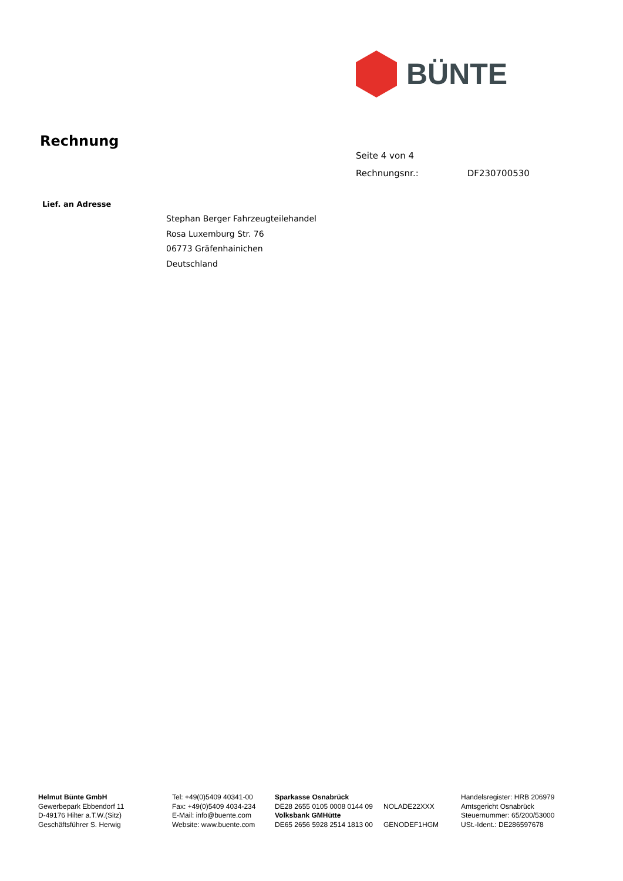BÜNTE
Rechnung
Seite 4 von 4
Rechnungsnr.: DF230700530
Lief. an Adresse
Stephan Berger Fahrzeugteilehandel
Rosa Luxemburg Str. 76
06773 Gräfenhainichen
Deutschland
Helmut Bünte GmbH
Gewerbepark Ebbendorf 11
D-49176 Hilter a.T.W.(Sitz)
Geschäftsführer S. Herwig
Tel: +49(0)5409 40341-00
Fax: +49(0)5409 4034-234
E-Mail: info@buente.com
Website: www.buente.com
Sparkasse Osnabrück
DE28 2655 0105 0008 0144 09
Volksbank GMHütte
DE65 2656 5928 2514 1813 00
NOLADE22XXX
GENODEF1HGM
Handelsregister: HRB 206979
Amtsgericht Osnabrück
Steuernummer: 65/200/53000
USt.-Ident.: DE286597678